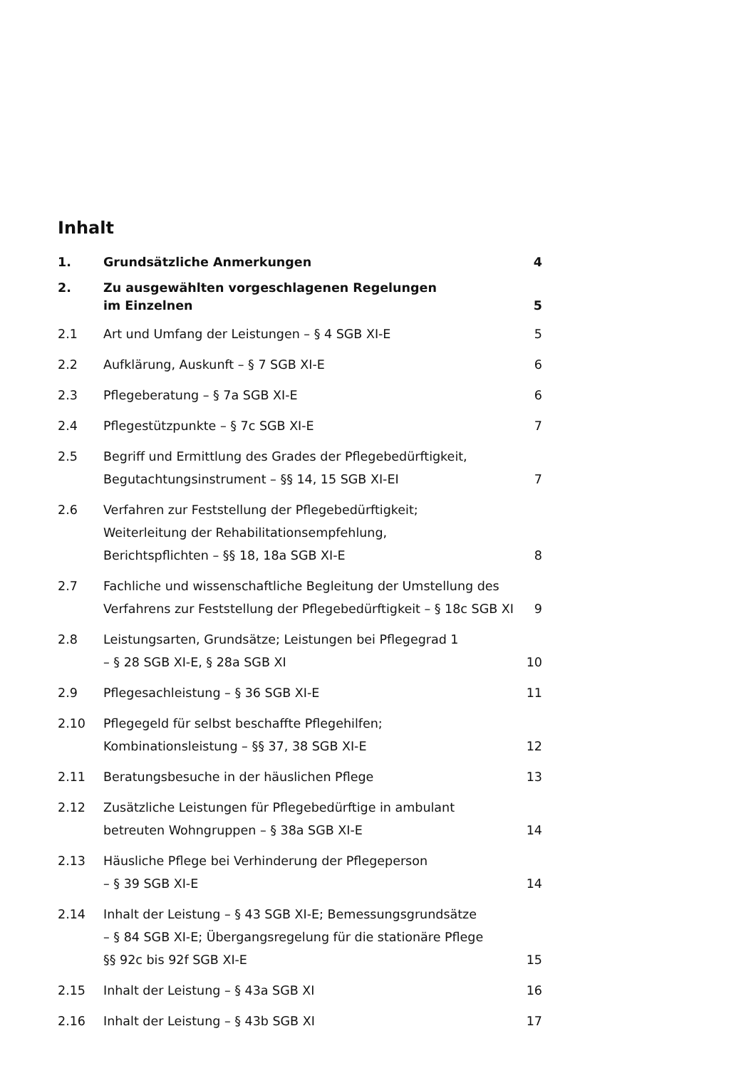Inhalt
| 1. | Grundsätzliche Anmerkungen | 4 |
| 2. | Zu ausgewählten vorgeschlagenen Regelungen im Einzelnen | 5 |
| 2.1 | Art und Umfang der Leistungen – § 4 SGB XI-E | 5 |
| 2.2 | Aufklärung, Auskunft – § 7 SGB XI-E | 6 |
| 2.3 | Pflegeberatung – § 7a SGB XI-E | 6 |
| 2.4 | Pflegestützpunkte – § 7c SGB XI-E | 7 |
| 2.5 | Begriff und Ermittlung des Grades der Pflegebedürftigkeit, Begutachtungsinstrument – §§ 14, 15 SGB XI-EI | 7 |
| 2.6 | Verfahren zur Feststellung der Pflegebedürftigkeit; Weiterleitung der Rehabilitationsempfehlung, Berichtspflichten – §§ 18, 18a SGB XI-E | 8 |
| 2.7 | Fachliche und wissenschaftliche Begleitung der Umstellung des Verfahrens zur Feststellung der Pflegebedürftigkeit – § 18c SGB XI | 9 |
| 2.8 | Leistungsarten, Grundsätze; Leistungen bei Pflegegrad 1 – § 28 SGB XI-E, § 28a SGB XI | 10 |
| 2.9 | Pflegesachleistung – § 36 SGB XI-E | 11 |
| 2.10 | Pflegegeld für selbst beschaffte Pflegehilfen; Kombinationsleistung – §§ 37, 38 SGB XI-E | 12 |
| 2.11 | Beratungsbesuche in der häuslichen Pflege | 13 |
| 2.12 | Zusätzliche Leistungen für Pflegebedürftige in ambulant betreuten Wohngruppen – § 38a SGB XI-E | 14 |
| 2.13 | Häusliche Pflege bei Verhinderung der Pflegeperson – § 39 SGB XI-E | 14 |
| 2.14 | Inhalt der Leistung – § 43 SGB XI-E; Bemessungsgrundsätze – § 84 SGB XI-E; Übergangsregelung für die stationäre Pflege §§ 92c bis 92f SGB XI-E | 15 |
| 2.15 | Inhalt der Leistung – § 43a SGB XI | 16 |
| 2.16 | Inhalt der Leistung – § 43b SGB XI | 17 |